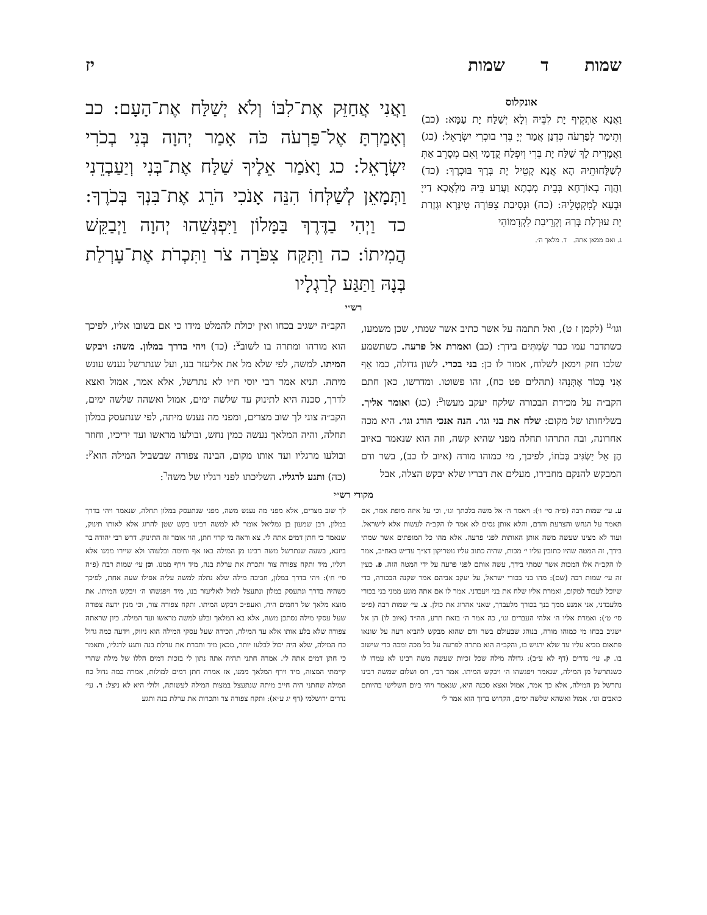שמות ד שמות יז
אונקלוס
וַאֲנָא אַתְקֵיף יָת לִבֵּיהּ וְלָא יְשַׁלַּח יָת עַמָּא: (כב) וְתֵימַר לְפַרְעֹה כִּדְנַן אֲמַר יְיָ בְּרִי בוּכְרִי יִשְׂרָאֵל: (כג) וַאֲמָרִית לָךְ שַׁלַּח יָת בְּרִי וְיִפְלַח קֳדָמַי וְאִם מְסָרֵב אַתְּ לְשַׁלָּחוּתֵיהּ הָא אֲנָא קָטֵיל יָת בְּרָךְ בּוּכְרָךְ: (כד) וַהֲוָה בְאוֹרְחָא בְּבֵית מְבָתָא וַעֲרַע בֵּיהּ מַלְאֲכָא דַייָ וּבְעָא לְמִקְטְלֵיהּ: (כה) וּנְסִיבַת צִפּוֹרָה טִינָּרָא וּגְזָרַת יָת עוּרְלַת בְּרַהּ וְקָרֵיבַת לִקְדָמוֹהִי
ג. ואם ממאן אתה. ד. מלאך ה׳.
וַאֲנִי אֲחַזֵּק אֶת־לִבּוֹ וְלֹא יְשַׁלַּח אֶת־הָעָם: כב וְאָמַרְתָּ אֶל־פַּרְעֹה כֹּה אָמַר יְהוָה בְּנִי בְכֹרִי יִשְׂרָאֵל: כג וָאֹמַר אֵלֶיךָ שַׁלַּח אֶת־בְּנִי וְיַעַבְדֵנִי וַתְּמָאֵן לְשַׁלְּחוֹ הִנֵּה אָנֹכִי הֹרֵג אֶת־בִּנְךָ בְּכֹרֶךָ: כד וַיְהִי בַדֶּרֶךְ בַּמָּלוֹן וַיִּפְגְּשֵׁהוּ יְהוָה וַיְבַקֵּשׁ הֲמִיתוֹ: כה וַתִּקַּח צִפֹּרָה צֹר וַתִּכְרֹת אֶת־עָרְלַת בְּנָהּ וַתַּגַּע לְרַגְלָיו
רש״י
וגו׳<sup>ע</sup> (לקמן ז ט), ואל תתמה על אשר כתיב אשר שמתי, שכן משמעו, כשתדבר עמו כבר שַׂמְתִּים בידך: (כב) ואמרת אל פרעה. כשתשמע שלבו חזק וימאן לשלוח, אמור לו כן: בני בכרי. לשון גדולה, כמו אַף אָנִי בְּכוֹר אֶתְּנֵהוּ (תהלים פט כח), זהו פשוטו. ומדרשו, כאן חתם הקב״ה על מכירת הבכורה שלקח יעקב מעשו<sup>פ</sup>: (כג) ואומר אליך. בשליחותו של מקום: שלח את בני וגו׳. הנה אנכי הורג וגו׳. היא מכה אחרונה, ובה התרהו תחלה מפני שהיא קשה, וזה הוא שנאמר באיוב הֶן אֵל יַשְׂגִּיב בְּכֹחוֹ, לפיכך, מי כמוהו מורה (איוב לו כב), בשר ודם המבקש להנקם מחבירו, מעלים את דבריו שלא יבקש הצלה, אבל
הקב״ה ישגיב בכחו ואין יכולת להמלט מידו כי אם בשובו אליו, לפיכך הוא מורהו ומתרה בו לשוב<sup>צ</sup>: (כד) ויהי בדרך במלון. משה: ויבקש המיתו. למשה, לפי שלא מל את אליעזר בנו, ועל שנתרשל נענש עונש מיתה. תניא אמר רבי יוסי ח״ו לא נתרשל, אלא אמר, אמול ואצא לדרך, סכנה היא לתינוק עד שלשה ימים, אמול ואשהה שלשה ימים, הקב״ה צוני לך שוב מצרים, ומפני מה נענש מיתה, לפי שנתעסק במלון תחלה, והיה המלאך נעשה כמין נחש, ובולעו מראשו ועד יריכיו, וחוזר ובולעו מרגליו ועד אותו מקום, הבינה צפורה שבשביל המילה הוא<sup>ק</sup>: (כה) ותגע לרגליו. השליכתו לפני רגליו של משה<sup>ר</sup>:
מקורי רש״י
ע. עי׳ שמות רבה (פ״ה סי׳ ו׳): ויאמר ה׳ אל משה בלכתך וגו׳, וכי על איזה מופת אמר, אם תאמר על הנחש והצרעת והדם, והלא אותן נסים לא אמר לו הקב״ה לעשות אלא לישראל. ועוד לא מצינו שעשה משה אותן האותות לפני פרעה. אלא מהו כל המופתים אשר שמתי בידך, זה המטה שהיו כתובין עליו י׳ מכות, שהיה כתוב עליו נוטריקון דצ״ך עד״ש באח״ב, אמר לו הקב״ה אלו המכות אשר שמתי בידך, עשה אותם לפני פרעה על ידי המטה הזה. פ. כעין זה עי׳ שמות רבה (שם): מהו בני בכורי ישראל, על יעקב אביהם אמר שקנה הבכורה, כדי שיוכל לעבוד למקום, ואמרת אליו שלח את בני ויעבדני. אמר לו אם אתה מונע ממני בני בכורי מלעבדני, אני אמנע ממך בנך בכורך מלעבדך, שאני אהרוג את כולן. צ. עי׳ שמות רבה (פ״ט סי׳ ט׳): ואמרת אליו ה׳ אלהי העברים וגו׳, כה אמר ה׳ בזאת תדע, הה״ד (איוב לו) הן אל ישגיב בכחו מי כמוהו מורה, בנוהג שבעולם בשר ודם שהוא מבקש להביא רעה על שונאו פתאום מביא עליו עד שלא ירגיש בו, והקב״ה הוא מתרה לפרעה על כל מכה ומכה כדי שישוב בו. ק. עי׳ נדרים (דף לא ע״ב): גדולה מילה שכל זכיות שעשה משה רבינו לא עמדו לו כשנתרשל מן המילה, שנאמר ויפגשהו ה׳ ויבקש המיתו. אמר רבי, חס ושלום שמשה רבינו נתרשל מן המילה, אלא כך אמר, אמול ואצא סכנה היא, שנאמר ויהי ביום השלישי בהיותם כואבים וגו׳. אמול ואשהא שלשה ימים, הקדוש ברוך הוא אמר לי
לך שוב מצרים, אלא מפני מה נענש משה, מפני שנתעסק במלון תחלה, שנאמר ויהי בדרך במלון, רבן שמעון בן גמליאל אומר לא למשה רבינו בקש שטן להרוג אלא לאותו תינוק, שנאמר כי חתן דמים אתה לי. צא וראה מי קרוי חתן, הוי אומר זה התינוק. דרש רבי יהודה בר ביזנא, בשעה שנתרשל משה רבינו מן המילה באו אף וחימה ובלעוהו ולא שיירו ממנו אלא רגליו, מיד ותקח צפורה צור ותכרת את ערלת בנה, מיד וירף ממנו. וכן עי׳ שמות רבה (פ״ה סי׳ ח׳): ויהי בדרך במלון, חביבה מילה שלא נתלה למשה עליה אפילו שעה אחת, לפיכך כשהיה בדרך ונתעסק במלון ונתעצל למול לאליעזר בנו, מיד ויפגשהו ה׳ ויבקש המיתו. את מוצא מלאך של רחמים היה, ואעפ״כ ויבקש המיתו. ותקח צפורה צור, וכי מנין ידעה צפורה שעל עסקי מילה נסתכן משה, אלא בא המלאך ובלע למשה מראשו ועד המילה. כיון שראתה צפורה שלא בלע אותו אלא עד המילה, הכירה שעל עסקי המילה הוא ניזוק, וידעה כמה גדול כח המילה, שלא היה יכול לבלעו יותר, מכאן מיד ותכרת את ערלת בנה ותגע לרגליו, ותאמר כי חתן דמים אתה לי. אמרה חתני תהיה אתה נתון לי בזכות דמים הללו של מילה שהרי קיימתי המצוה, מיד וירף המלאך ממנו, אז אמרה חתן דמים למולות, אמרה כמה גדול כח המילה שחתני היה חייב מיתה שנתעצל במצות המילה לעשותה, ולולי היא לא ניצל: ר. עי׳ נדרים ירושלמי (דף יג ע״א): ותקח צפורה צר ותכרות את ערלת בנה ותגע